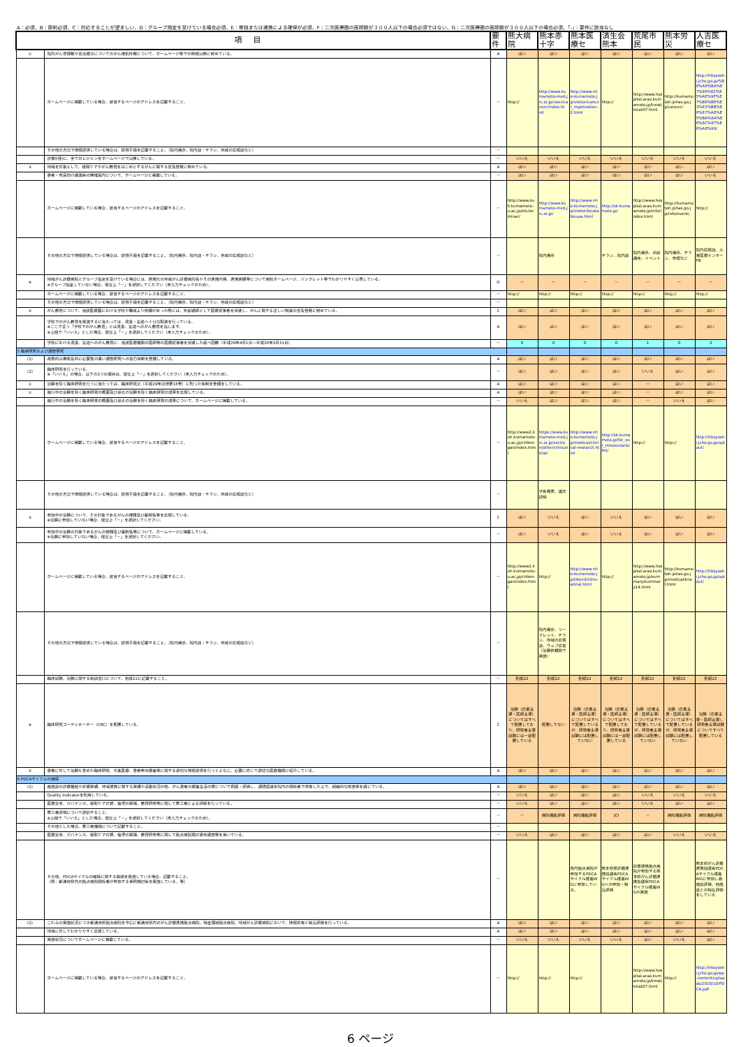A：必須、B：原則必須、C：対応することが望ましい、D：グループ指定を受けている場合必須、E：単独または連携による確保が必須、F：二次医療圏の医師数が３００人以下の場合必須ではない、G：二次医療圏の医師数が３００人以下の場合必須、「-」：要件に該当なし
| 項目 | | 要件 | 熊大病院 | 熊本赤十字 | 熊本医療セ | 済生会熊本 | 荒尾市民 | 熊本労災 | 人吉医療セ |
| --- | --- | --- | --- | --- | --- | --- | --- | --- | --- |
| ② | 院内がん登録数や各治療法についてのがん種別件数について、ホームページ等での情報公開に努めている。 | A | はい | はい | はい | はい | はい | はい | はい |
| | ホームページに掲載している場合、該当するページのアドレスを記載すること。 | － | http:// | http://www.kumamoto-med.jrc.or.jp/user/cancer/index.html | http://www.nho-kumamoto.jp/visitor/cancer_registration-2.html | http:// | http://www.hospital.arao.kumamoto.jp/treat/treat07.html | http://kumamotoh.johas.go.jp/cancer/ | http://hitoyoshi.jcho.go.jp/%E8%A8%BA%E7%99%82%E5%AE%9F%E7%B8%BE%E3%83%BB%E8%87%A8%E5%BA%8A%E6%8C%87%E6%A8%99/ |
| | その他の方法で情報提供している場合は、提供手段を記載すること。（院内掲示、院内誌・チラシ、地域の広報誌など） | － | | | | | | | |
| | 診療科別に、全てのレジメンをホームページで公開している。 | － | いいえ | いいえ | いいえ | いいえ | いいえ | いいえ | いいえ |
| ③ | 地域を対象として、緩和ケアやがん教育をはじめとするがんに関する普及啓発に努めている。 | A | はい | はい | はい | はい | はい | はい | はい |
| | 患者・市民向け講演会の開催案内について、ホームページに掲載している。 | － | はい | はい | はい | はい | はい | はい | いいえ |
| | ホームページに掲載している場合、該当するページのアドレスを記載すること。 | － | http://www.kuh.kumamoto-u.ac.jp/etc/seminar/ | http://www.kumamoto-med.jrc.or.jp/ | http://www.nho-kumamoto.jp/visitor/koukaikouza.html | http://sk-kumamoto.jp/ | http://www.hospital.arao.kumamoto.jp/info/index.html | http://kumamotoh.johas.go.jp/info/event/ | http:// |
| | その他の方法で情報提供している場合は、提供手段を記載すること。（院内掲示、院内誌・チラシ、地域の広報誌など） | － | | 院内掲示 | | チラシ、院内誌 | 院内掲示、出前講座、イベント | 院内掲示、チラシ、市報など | 院内広報誌、人吉医療センターFB |
| ④ | 地域がん診療病院とグループ指定を受けている場合には、連携先の地域がん診療病院名やその連携内容、連携実績等について病院ホームページ、パンフレット等でわかりやすく公表している。 ※グループ指定していない場合、便宜上「－」を選択してください（未入力チェックのため）。 | D | － | － | － | － | － | － | － |
| | ホームページに掲載している場合、該当するページのアドレスを記載すること。 | － | http:// | http:// | http:// | http:// | http:// | http:// | http:// |
| | その他の方法で情報提供している場合は、提供手段を記載すること。（院内掲示、院内誌・チラシ、地域の広報誌など） | － | | | | | | | |
| ⑤ | がん教育について、当該医療圏における学校や職域より依頼があった際には、外部講師として医療従事者を派遣し、がんに関する正しい知識の普及啓発に努めている。 | C | はい | はい | はい | はい | はい | はい | はい |
| | 学校でのがん教育を実施するに当たっては、児童・生徒へ十分な配慮を行っている。 ※ここで言う「学校でのがん教育」とは児童、生徒へのがん教育を指します。 ※上段で「いいえ」とした場合、便宜上「－」を選択してください（未入力チェックのため）。 | A | はい | はい | はい | はい | はい | はい | はい |
| | 学校における児童、生徒へのがん教育に、当該医療機関の医師等の医療従事者を派遣した延べ回数（平成29年4月1日～平成30年3月31日） | － | 0 | 0 | 0 | 0 | 1 | 0 | 3 |
| 5 臨床研究および調査研究 | | | | | | | | | |
| (1) | 政策的公衆衛生的に必要性の高い調査研究への協力体制を整備している。 | A | はい | はい | はい | はい | はい | はい | はい |
| (2) | 臨床研究を行っている。 ※「いいえ」の場合、以下の3つの項目は、便宜上「－」を選択してください（未入力チェックのため）。 | － | はい | はい | はい | はい | いいえ | はい | はい |
| ① | 治験を除く臨床研究を行うに当たっては、臨床研究法（平成29年法律第16号）に則った体制を整備をしている。 | A | はい | はい | はい | はい | － | はい | はい |
| ② | 進行中の治験を除く臨床研究の概要及び過去の治験を除く臨床研究の成果を広報している。 | A | はい | はい | はい | はい | － | はい | はい |
| | 進行中の治験を除く臨床研究の概要及び過去の治験を除く臨床研究の成果について、ホームページに掲載している。 | － | いいえ | はい | はい | はい | － | いいえ | はい |
| | ホームページに掲載している場合、該当するページのアドレスを記載すること。 | － | http://www2.kuh.kumamoto-u.ac.jp/chikengan/index.html | https://www.kumamoto-med.jrc.or.jp/section/other/clinicaltrial/ | http://www.nho-kumamoto.jp/medical/clinical-research.html | http://sk-kumamoto.jp/for_our_mission/articles/ | http:// | http:// | http://hitoyoshi.jcho.go.jp/optout/ |
| | その他の方法で情報提供している場合は、提供手段を記載すること。（院内掲示、院内誌・チラシ、地域の広報誌など） | － | | 学会発表、論文投稿 | | | | | |
| ③ | 参加中の治験について、その対象であるがんの種類及び薬剤名等を広報している。 ※治験に参加していない場合、便宜上「－」を選択してください。 | C | はい | いいえ | はい | いいえ | はい | はい | はい |
| | 参加中の治験の対象であるがんの種類及び薬剤名等について、ホームページに掲載している。 ※治験に参加していない場合、便宜上「－」を選択してください。 | － | はい | いいえ | はい | いいえ | はい | はい | はい |
| | ホームページに掲載している場合、該当するページのアドレスを記載すること。 | － | http://www2.kuh.kumamoto-u.ac.jp/chikengan/index.html | http:// | http://www.nho-kumamoto.jp/tiken3/clinicaltrial.html | http:// | http://www.hospital.arao.kumamoto.jp/summary/summary14.html | http://kumamotoh.johas.go.jp/medical/trial.html | http://hitoyoshi.jcho.go.jp/optout/ |
| | その他の方法で情報提供している場合は、提供手段を記載すること。（院内掲示、院内誌・チラシ、地域の広報誌など） | － | | 院内掲示、リーフレット、チラシ、地域の広報誌、ウェブ広告（治験依頼側で実施） | | | | | |
| | 臨床試験、治験に関する相談窓口について、別紙22に記載すること。 | － | 別紙22 | 別紙22 | 別紙22 | 別紙22 | 別紙22 | 別紙22 | 別紙22 |
| ④ | 臨床研究コーディネーター（CRC）を配置している。 | C | 治験（企業主導・医師主導）についてはすべて配置しており、研究者主導試験には一部配置している | 配置してない | 治験（企業主導・医師主導）についてはすべて配置しているが、研究者主導試験には配置していない | 治験（企業主導・医師主導）についてはすべて配置しており、研究者主導試験には一部配置している | 治験（企業主導・医師主導）についてはすべて配置しているが、研究者主導試験には配置していない | 治験（企業主導・医師主導）についてはすべて配置しているが、研究者主導試験には配置していない | 治験（企業主導・医師主導）、研究者主導試験についてすべて配置している |
| ⑤ | 患者に対して治験も含めた臨床研究、先進医療、患者申出療養等に関する適切な情報提供を行うとともに、必要に応じて適切な医療機関に紹介している。 | A | はい | はい | はい | はい | はい | はい | はい |
| 6 PDCAサイクルの確保 | | | | | | | | | |
| (1) | 自施設の診療機能や診療実績、地域連携に関する実績や活動状況の他、がん患者の療養生活の質について把握・評価し、課題認識を院内の関係者で共有した上で、組織的な改善策を講じている。 | A | はい | はい | はい | はい | はい | はい | はい |
| | Quality Indicatorを利用している。 | － | いいえ | はい | はい | はい | いいえ | いいえ | いいえ |
| | 医療安全、ガバナンス、緩和ケアの質、倫理の実践、教育研修等に関して第三者による評価を行っている。 | － | いいえ | はい | はい | はい | いいえ | はい | はい |
| | 第三者評価について選択すること。 ※上段で「いいえ」とした場合、便宜上「－」を選択してください（未入力チェックのため）。 | － | － | 病院機能評価 | 病院機能評価 | JCI | － | 病院機能評価 | 病院機能評価 |
| | その他とした場合、第三者機関について記載すること。 | － | | | | | | | |
| | 医療安全、ガバナンス、緩和ケアの質、倫理の実践、教育研修等に関して拠点病院間の実地調査等を用いている。 | － | いいえ | はい | はい | はい | はい | いいえ | いいえ |
| | その他、PDCAサイクルの確保に関する取組を実施している場合、記載すること。 （例：都道府県内の拠点病院関係者が参加する事例検討会を実施している。等） | － | | | 県内拠点病院が参加するPDCAサイクル推進WGに参加している。 | 熊本県癌診療連携協議会PDCAサイクル推進WGへの参加・相互評価 | 診療連携拠点病院が参加する熊本県がん診療連携協議会PDCAサイクル推進WGの実施 | | 熊本県がん診療連携協議会PDCAサイクル推進WGに参加し自施設評価、他施設との相互評価をしている |
| (2) | これらの実施状況につき都道府県拠点病院を中心に都道府県内のがん診療連携拠点病院、特定領域拠点病院、地域がん診療病院において、情報共有と相互評価を行っている。 | A | はい | はい | はい | はい | はい | はい | はい |
| | 地域に対してわかりやすく広報している。 | A | はい | はい | はい | はい | はい | はい | はい |
| | 実施状況についてホームページに掲載している。 | － | いいえ | いいえ | いいえ | いいえ | はい | いいえ | はい |
| | ホームページに掲載している場合、該当するページのアドレスを記載すること。 | － | http:// | http:// | http:// | | http://www.hospital.arao.kumamoto.jp/treat/treat07.html | http:// | http://hitoyoshi.jcho.go.jp/wp-content/uploads/2018/10/PDCA.pdf |
6 ページ